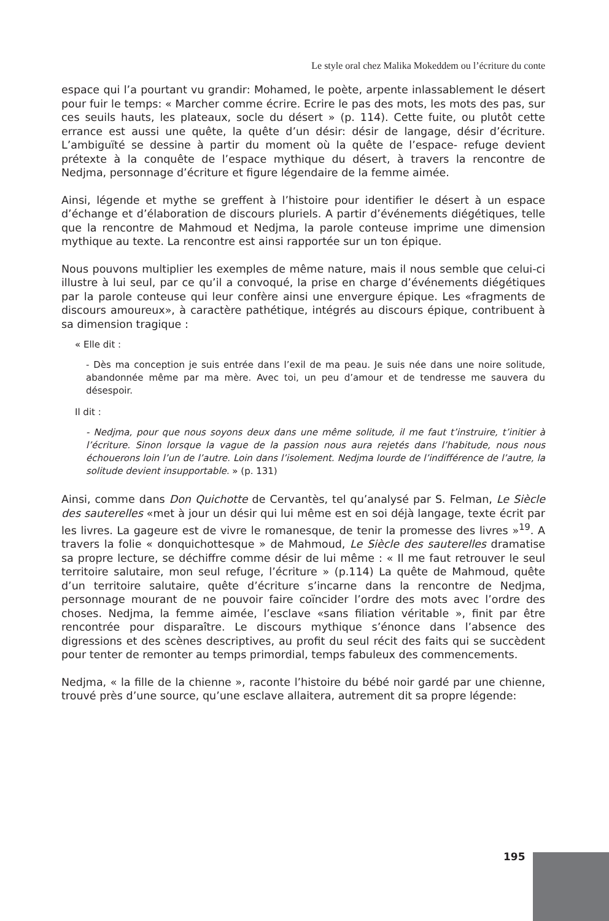Le style oral chez Malika Mokeddem ou l’écriture du conte
espace qui l’a pourtant vu grandir: Mohamed, le poète, arpente inlassablement le désert pour fuir le temps: « Marcher comme écrire. Ecrire le pas des mots, les mots des pas, sur ces seuils hauts, les plateaux, socle du désert » (p. 114). Cette fuite, ou plutôt cette errance est aussi une quête, la quête d’un désir: désir de langage, désir d’écriture. L’ambiguïté se dessine à partir du moment où la quête de l’espace- refuge devient prétexte à la conquête de l’espace mythique du désert, à travers la rencontre de Nedjma, personnage d’écriture et figure légendaire de la femme aimée.
Ainsi, légende et mythe se greffent à l’histoire pour identifier le désert à un espace d’échange et d’élaboration de discours pluriels. A partir d’événements diégétiques, telle que la rencontre de Mahmoud et Nedjma, la parole conteuse imprime une dimension mythique au texte. La rencontre est ainsi rapportée sur un ton épique.
Nous pouvons multiplier les exemples de même nature, mais il nous semble que celui-ci illustre à lui seul, par ce qu’il a convoqué, la prise en charge d’événements diégétiques par la parole conteuse qui leur confère ainsi une envergure épique. Les «fragments de discours amoureux», à caractère pathétique, intégrés au discours épique, contribuent à sa dimension tragique :
« Elle dit :
- Dès ma conception je suis entrée dans l’exil de ma peau. Je suis née dans une noire solitude, abandonnée même par ma mère. Avec toi, un peu d’amour et de tendresse me sauvera du désespoir.
Il dit :
- Nedjma, pour que nous soyons deux dans une même solitude, il me faut t’instruire, t’initier à l’écriture. Sinon lorsque la vague de la passion nous aura rejetés dans l’habitude, nous nous échouerons loin l’un de l’autre. Loin dans l’isolement. Nedjma lourde de l’indifférence de l’autre, la solitude devient insupportable. » (p. 131)
Ainsi, comme dans Don Quichotte de Cervantès, tel qu’analysé par S. Felman, Le Siècle des sauterelles «met à jour un désir qui lui même est en soi déjà langage, texte écrit par les livres. La gageure est de vivre le romanesque, de tenir la promesse des livres »<sup>19</sup>. A travers la folie « donquichottesque » de Mahmoud, Le Siècle des sauterelles dramatise sa propre lecture, se déchiffre comme désir de lui même : « Il me faut retrouver le seul territoire salutaire, mon seul refuge, l’écriture » (p.114) La quête de Mahmoud, quête d’un territoire salutaire, quête d’écriture s’incarne dans la rencontre de Nedjma, personnage mourant de ne pouvoir faire coïncider l’ordre des mots avec l’ordre des choses. Nedjma, la femme aimée, l’esclave «sans filiation véritable », finit par être rencontrée pour disparaître. Le discours mythique s’énonce dans l’absence des digressions et des scènes descriptives, au profit du seul récit des faits qui se succèdent pour tenter de remonter au temps primordial, temps fabuleux des commencements.
Nedjma, « la fille de la chienne », raconte l’histoire du bébé noir gardé par une chienne, trouvé près d’une source, qu’une esclave allaitera, autrement dit sa propre légende:
195